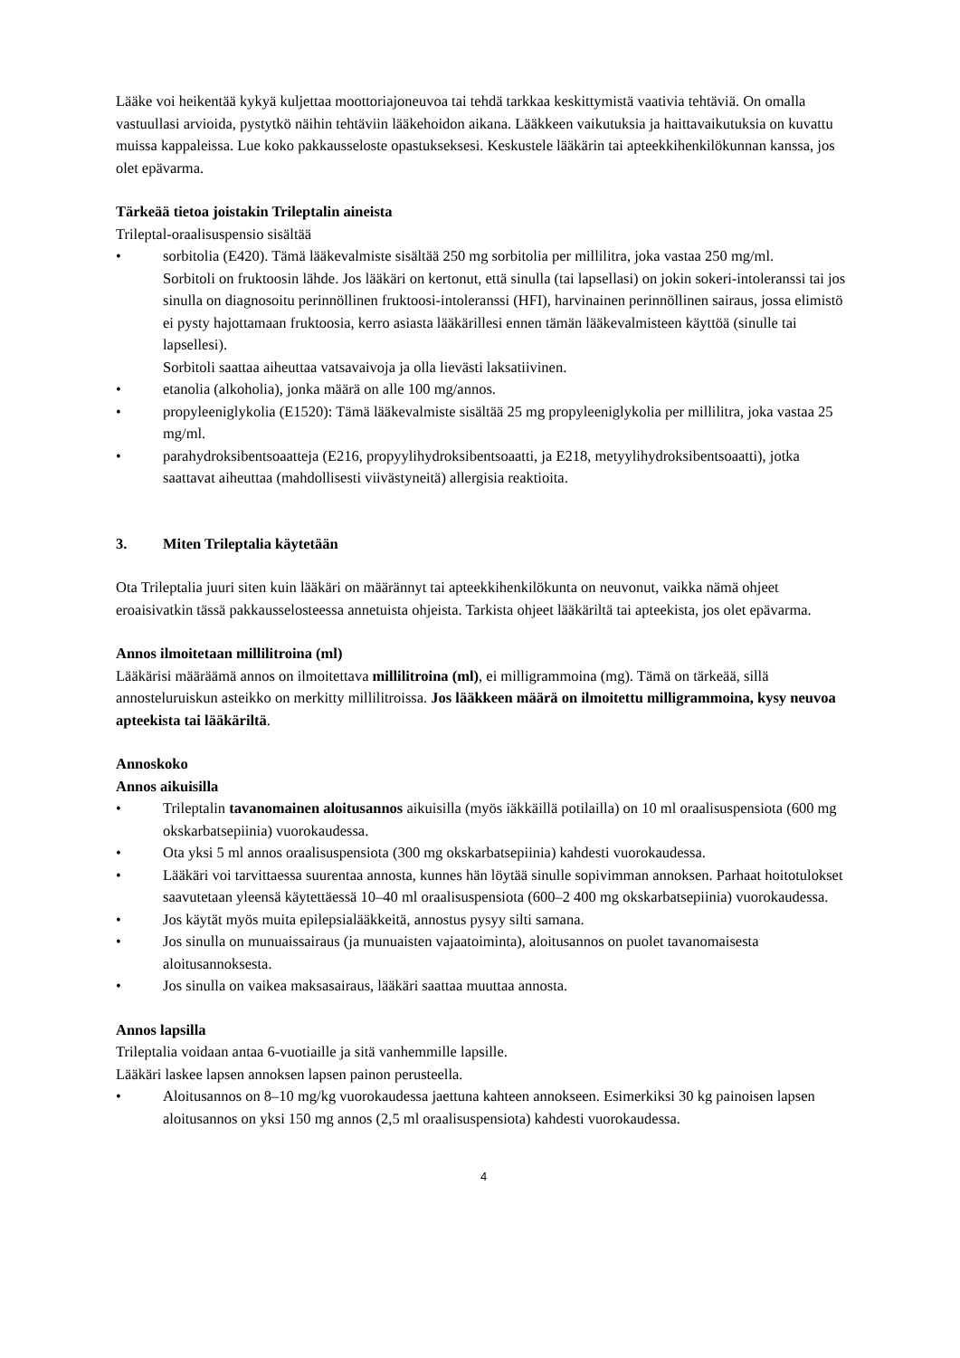Lääke voi heikentää kykyä kuljettaa moottoriajoneuvoa tai tehdä tarkkaa keskittymistä vaativia tehtäviä. On omalla vastuullasi arvioida, pystytkö näihin tehtäviin lääkehoidon aikana. Lääkkeen vaikutuksia ja haittavaikutuksia on kuvattu muissa kappaleissa. Lue koko pakkausseloste opastukseksesi. Keskustele lääkärin tai apteekkihenkilökunnan kanssa, jos olet epävarma.
Tärkeää tietoa joistakin Trileptalin aineista
Trileptal-oraalisuspensio sisältää
• sorbitolia (E420). Tämä lääkevalmiste sisältää 250 mg sorbitolia per millilitra, joka vastaa 250 mg/ml.
Sorbitoli on fruktoosin lähde. Jos lääkäri on kertonut, että sinulla (tai lapsellasi) on jokin sokeri-intoleranssi tai jos sinulla on diagnosoitu perinnöllinen fruktoosi-intoleranssi (HFI), harvinainen perinnöllinen sairaus, jossa elimistö ei pysty hajottamaan fruktoosia, kerro asiasta lääkärillesi ennen tämän lääkevalmisteen käyttöä (sinulle tai lapsellesi).
Sorbitoli saattaa aiheuttaa vatsavaivoja ja olla lievästi laksatiivinen.
• etanolia (alkoholia), jonka määrä on alle 100 mg/annos.
• propyleeniglykolia (E1520): Tämä lääkevalmiste sisältää 25 mg propyleeniglykolia per millilitra, joka vastaa 25 mg/ml.
• parahydroksibentsoaatteja (E216, propyylihydroksibentsoaatti, ja E218, metyylihydroksibentsoaatti), jotka saattavat aiheuttaa (mahdollisesti viivästyneitä) allergisia reaktioita.
3. Miten Trileptalia käytetään
Ota Trileptalia juuri siten kuin lääkäri on määrännyt tai apteekkihenkilökunta on neuvonut, vaikka nämä ohjeet eroaisivatkin tässä pakkausselosteessa annetuista ohjeista. Tarkista ohjeet lääkäriltä tai apteekista, jos olet epävarma.
Annos ilmoitetaan millilitroina (ml)
Lääkärisi määräämä annos on ilmoitettava millilitroina (ml), ei milligrammoina (mg). Tämä on tärkeää, sillä annosteluruiskun asteikko on merkitty millilitroissa. Jos lääkkeen määrä on ilmoitettu milligrammoina, kysy neuvoa apteekista tai lääkäriltä.
Annoskoko
Annos aikuisilla
• Trileptalin tavanomainen aloitusannos aikuisilla (myös iäkkäillä potilailla) on 10 ml oraalisuspensiota (600 mg okskarbatsepiinia) vuorokaudessa.
• Ota yksi 5 ml annos oraalisuspensiota (300 mg okskarbatsepiinia) kahdesti vuorokaudessa.
• Lääkäri voi tarvittaessa suurentaa annosta, kunnes hän löytää sinulle sopivimman annoksen. Parhaat hoitotulokset saavutetaan yleensä käytettäessä 10–40 ml oraalisuspensiota (600–2 400 mg okskarbatsepiinia) vuorokaudessa.
• Jos käytät myös muita epilepsialääkkeitä, annostus pysyy silti samana.
• Jos sinulla on munuaissairaus (ja munuaisten vajaatoiminta), aloitusannos on puolet tavanomaisesta aloitusannoksesta.
• Jos sinulla on vaikea maksasairaus, lääkäri saattaa muuttaa annosta.
Annos lapsilla
Trileptalia voidaan antaa 6-vuotiaille ja sitä vanhemmille lapsille.
Lääkäri laskee lapsen annoksen lapsen painon perusteella.
• Aloitusannos on 8–10 mg/kg vuorokaudessa jaettuna kahteen annokseen. Esimerkiksi 30 kg painoisen lapsen aloitusannos on yksi 150 mg annos (2,5 ml oraalisuspensiota) kahdesti vuorokaudessa.
4